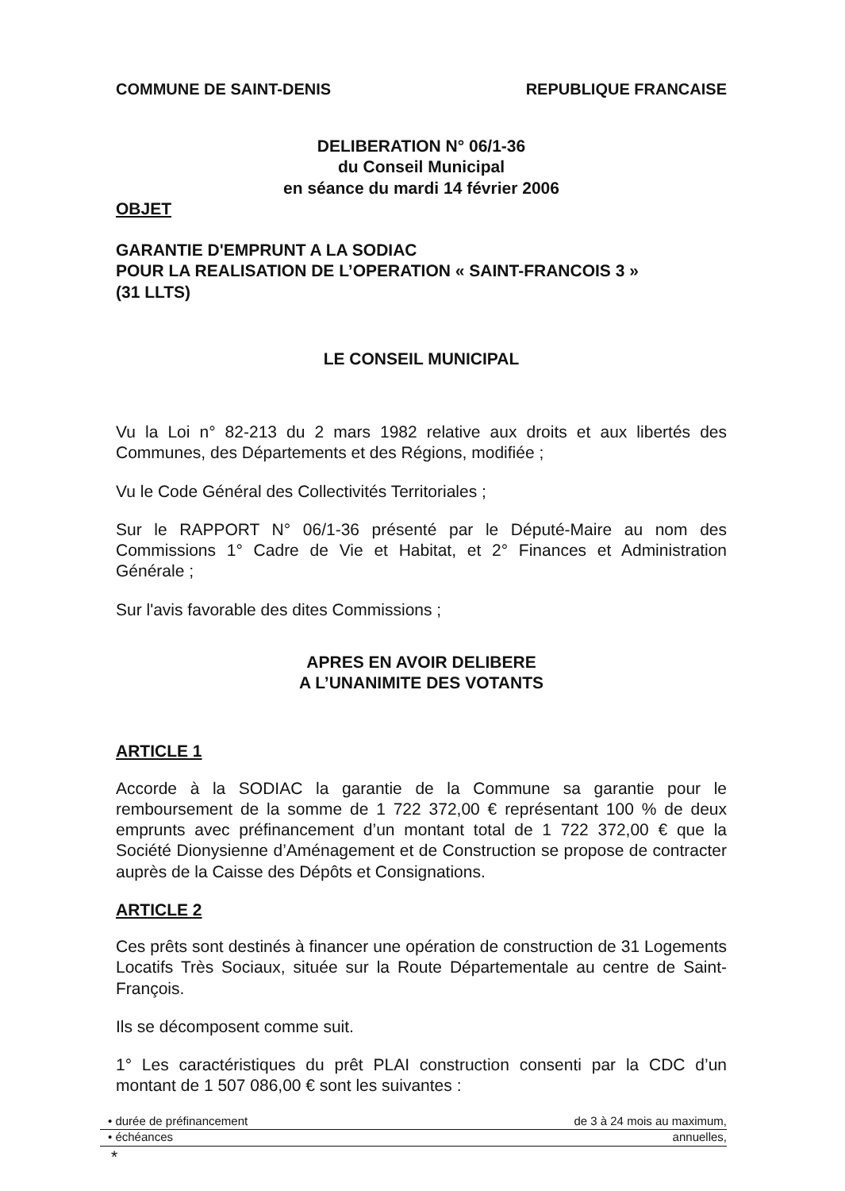COMMUNE DE SAINT-DENIS REPUBLIQUE FRANCAISE
DELIBERATION N° 06/1-36
du Conseil Municipal
en séance du mardi 14 février 2006
OBJET
GARANTIE D'EMPRUNT A LA SODIAC
POUR LA REALISATION DE L’OPERATION « SAINT-FRANCOIS 3 »
(31 LLTS)
LE CONSEIL MUNICIPAL
Vu la Loi n° 82-213 du 2 mars 1982 relative aux droits et aux libertés des Communes, des Départements et des Régions, modifiée ;
Vu le Code Général des Collectivités Territoriales ;
Sur le RAPPORT N° 06/1-36 présenté par le Député-Maire au nom des Commissions 1° Cadre de Vie et Habitat, et 2° Finances et Administration Générale ;
Sur l'avis favorable des dites Commissions ;
APRES EN AVOIR DELIBERE
A L’UNANIMITE DES VOTANTS
ARTICLE 1
Accorde à la SODIAC la garantie de la Commune sa garantie pour le remboursement de la somme de 1 722 372,00 € représentant 100 % de deux emprunts avec préfinancement d’un montant total de 1 722 372,00 € que la Société Dionysienne d’Aménagement et de Construction se propose de contracter auprès de la Caisse des Dépôts et Consignations.
ARTICLE 2
Ces prêts sont destinés à financer une opération de construction de 31 Logements Locatifs Très Sociaux, située sur la Route Départementale au centre de Saint-François.
Ils se décomposent comme suit.
1° Les caractéristiques du prêt PLAI construction consenti par la CDC d’un montant de 1 507 086,00 € sont les suivantes :
| • durée de préfinancement | de 3 à 24 mois au maximum, |
| • échéances | annuelles, |
*